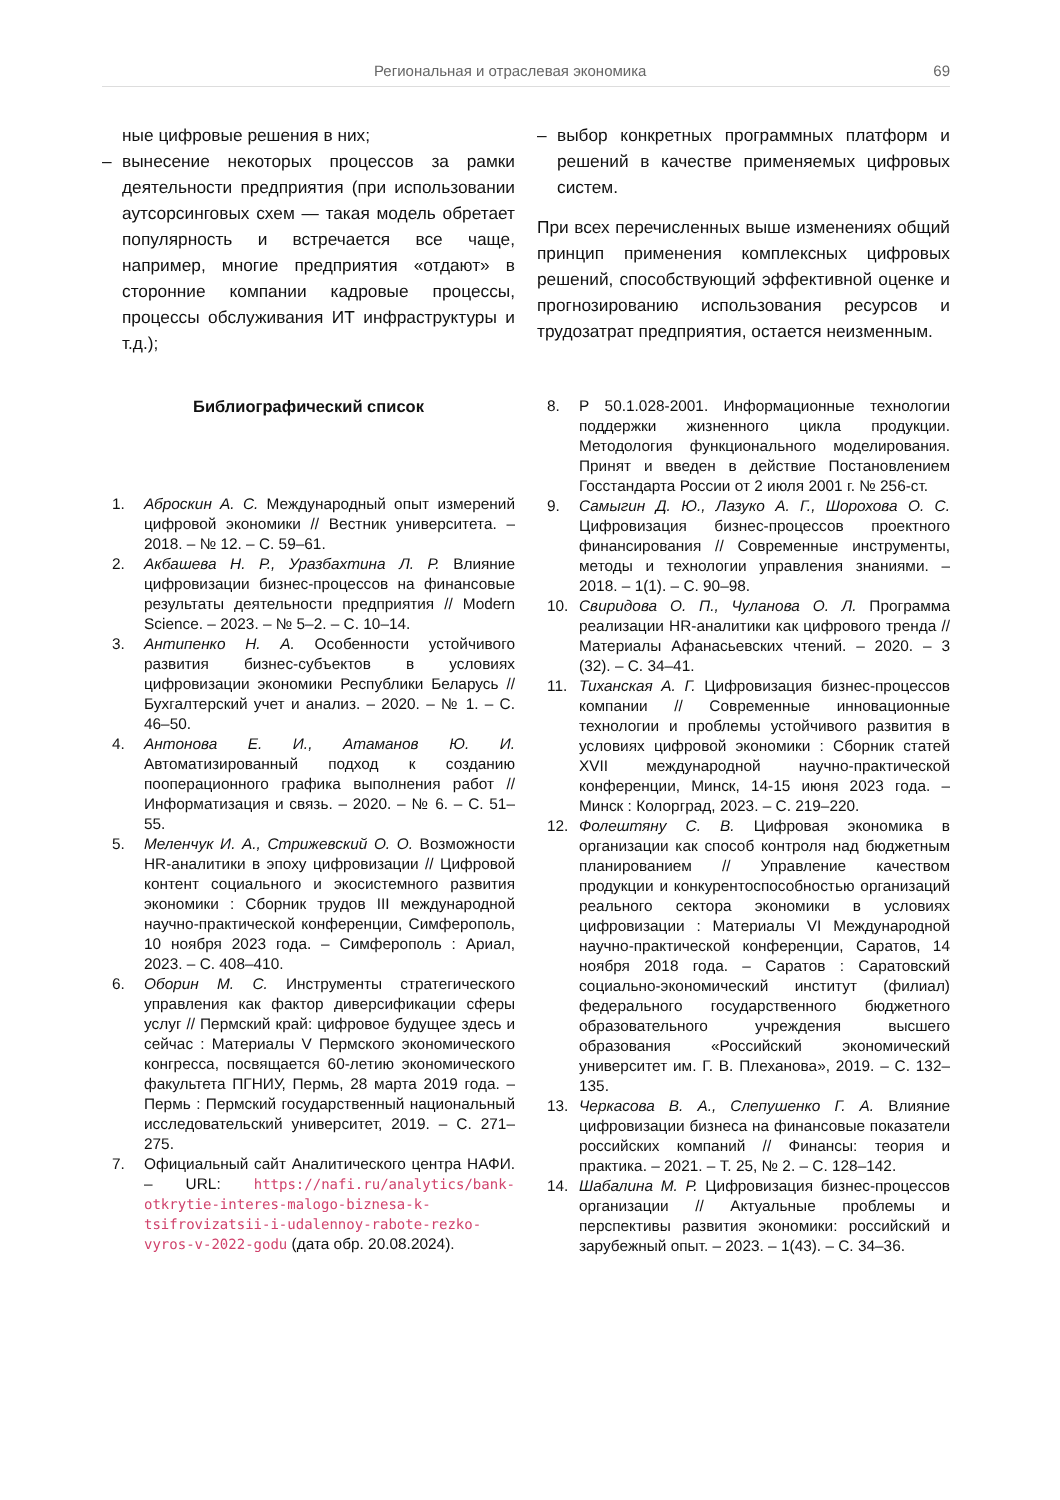Региональная и отраслевая экономика 69
ные цифровые решения в них;
– вынесение некоторых процессов за рамки деятельности предприятия (при использовании аутсорсинговых схем — такая модель обретает популярность и встречается все чаще, например, многие предприятия «отдают» в сторонние компании кадровые процессы, процессы обслуживания ИТ инфраструктуры и т.д.);
– выбор конкретных программных платформ и решений в качестве применяемых цифровых систем.
При всех перечисленных выше изменениях общий принцип применения комплексных цифровых решений, способствующий эффективной оценке и прогнозированию использования ресурсов и трудозатрат предприятия, остается неизменным.
Библиографический список
1. Аброскин А. С. Международный опыт измерений цифровой экономики // Вестник университета. – 2018. – № 12. – С. 59–61.
2. Акбашева Н. Р., Уразбахтина Л. Р. Влияние цифровизации бизнес-процессов на финансовые результаты деятельности предприятия // Modern Science. – 2023. – № 5–2. – С. 10–14.
3. Антипенко Н. А. Особенности устойчивого развития бизнес-субъектов в условиях цифровизации экономики Республики Беларусь // Бухгалтерский учет и анализ. – 2020. – № 1. – С. 46–50.
4. Антонова Е. И., Атаманов Ю. И. Автоматизированный подход к созданию пооперационного графика выполнения работ // Информатизация и связь. – 2020. – № 6. – С. 51–55.
5. Меленчук И. А., Стрижевский О. О. Возможности HR-аналитики в эпоху цифровизации // Цифровой контент социального и экосистемного развития экономики : Сборник трудов III международной научно-практической конференции, Симферополь, 10 ноября 2023 года. – Симферополь : Ариал, 2023. – С. 408–410.
6. Оборин М. С. Инструменты стратегического управления как фактор диверсификации сферы услуг // Пермский край: цифровое будущее здесь и сейчас : Материалы V Пермского экономического конгресса, посвящается 60-летию экономического факультета ПГНИУ, Пермь, 28 марта 2019 года. – Пермь : Пермский государственный национальный исследовательский университет, 2019. – С. 271–275.
7. Официальный сайт Аналитического центра НАФИ. – URL: https://nafi.ru/analytics/bank-otkrytie-interes-malogo-biznesa-k-tsifrovizatsii-i-udalennoy-rabote-rezko-vyros-v-2022-godu (дата обр. 20.08.2024).
8. Р 50.1.028-2001. Информационные технологии поддержки жизненного цикла продукции. Методология функционального моделирования. Принят и введен в действие Постановлением Госстандарта России от 2 июля 2001 г. № 256-ст.
9. Самыгин Д. Ю., Лазуко А. Г., Шорохова О. С. Цифровизация бизнес-процессов проектного финансирования // Современные инструменты, методы и технологии управления знаниями. – 2018. – 1(1). – С. 90–98.
10. Свиридова О. П., Чуланова О. Л. Программа реализации HR-аналитики как цифрового тренда // Материалы Афанасьевских чтений. – 2020. – 3 (32). – С. 34–41.
11. Тиханская А. Г. Цифровизация бизнес-процессов компании // Современные инновационные технологии и проблемы устойчивого развития в условиях цифровой экономики : Сборник статей XVII международной научно-практической конференции, Минск, 14-15 июня 2023 года. – Минск : Колорград, 2023. – С. 219–220.
12. Фолештяну С. В. Цифровая экономика в организации как способ контроля над бюджетным планированием // Управление качеством продукции и конкурентоспособностью организаций реального сектора экономики в условиях цифровизации : Материалы VI Международной научно-практической конференции, Саратов, 14 ноября 2018 года. – Саратов : Саратовский социально-экономический институт (филиал) федерального государственного бюджетного образовательного учреждения высшего образования «Российский экономический университет им. Г. В. Плеханова», 2019. – С. 132–135.
13. Черкасова В. А., Слепушенко Г. А. Влияние цифровизации бизнеса на финансовые показатели российских компаний // Финансы: теория и практика. – 2021. – Т. 25, № 2. – С. 128–142.
14. Шабалина М. Р. Цифровизация бизнес-процессов организации // Актуальные проблемы и перспективы развития экономики: российский и зарубежный опыт. – 2023. – 1(43). – С. 34–36.